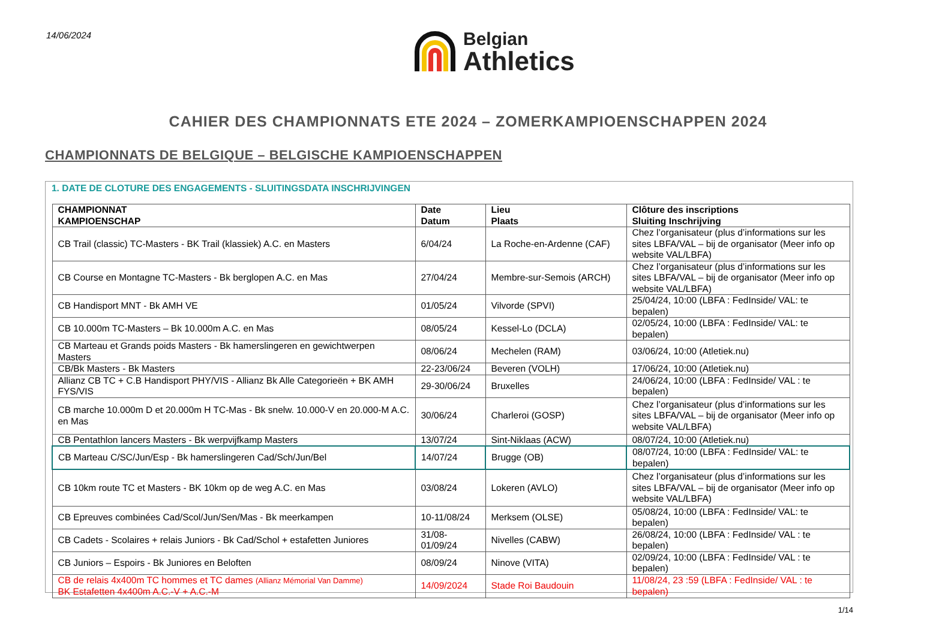14/06/2024
Belgian
Athletics
CAHIER DES CHAMPIONNATS ETE 2024 – ZOMERKAMPIOENSCHAPPEN 2024
CHAMPIONNATS DE BELGIQUE – BELGISCHE KAMPIOENSCHAPPEN
1. DATE DE CLOTURE DES ENGAGEMENTS - SLUITINGSDATA INSCHRIJVINGEN
| CHAMPIONNAT KAMPIOENSCHAP | Date Datum | Lieu Plaats | Clôture des inscriptions Sluiting Inschrijving |
| --- | --- | --- | --- |
| CB Trail (classic) TC-Masters - BK Trail (klassiek) A.C. en Masters | 6/04/24 | La Roche-en-Ardenne (CAF) | Chez l’organisateur (plus d’informations sur les sites LBFA/VAL – bij de organisator (Meer info op website VAL/LBFA) |
| CB Course en Montagne TC-Masters - Bk berglopen A.C. en Mas | 27/04/24 | Membre-sur-Semois (ARCH) | Chez l’organisateur (plus d’informations sur les sites LBFA/VAL – bij de organisator (Meer info op website VAL/LBFA) |
| CB Handisport MNT - Bk AMH VE | 01/05/24 | Vilvorde (SPVI) | 25/04/24, 10:00 (LBFA : FedInside/ VAL: te bepalen) |
| CB 10.000m TC-Masters – Bk 10.000m A.C. en Mas | 08/05/24 | Kessel-Lo (DCLA) | 02/05/24, 10:00 (LBFA : FedInside/ VAL: te bepalen) |
| CB Marteau et Grands poids Masters - Bk hamerslingeren en gewichtwerpen Masters | 08/06/24 | Mechelen (RAM) | 03/06/24, 10:00 (Atletiek.nu) |
| CB/Bk Masters - Bk Masters | 22-23/06/24 | Beveren (VOLH) | 17/06/24, 10:00 (Atletiek.nu) |
| Allianz CB TC + C.B Handisport PHY/VIS - Allianz Bk Alle Categorieën + BK AMH FYS/VIS | 29-30/06/24 | Bruxelles | 24/06/24, 10:00 (LBFA : FedInside/ VAL : te bepalen) |
| CB marche 10.000m D et 20.000m H TC-Mas - Bk snelw. 10.000-V en 20.000-M A.C. en Mas | 30/06/24 | Charleroi (GOSP) | Chez l’organisateur (plus d’informations sur les sites LBFA/VAL – bij de organisator (Meer info op website VAL/LBFA) |
| CB Pentathlon lancers Masters - Bk werpvijfkamp Masters | 13/07/24 | Sint-Niklaas (ACW) | 08/07/24, 10:00 (Atletiek.nu) |
| CB Marteau C/SC/Jun/Esp - Bk hamerslingeren Cad/Sch/Jun/Bel | 14/07/24 | Brugge (OB) | 08/07/24, 10:00 (LBFA : FedInside/ VAL: te bepalen) |
| CB 10km route TC et Masters - BK 10km op de weg A.C. en Mas | 03/08/24 | Lokeren (AVLO) | Chez l’organisateur (plus d’informations sur les sites LBFA/VAL – bij de organisator (Meer info op website VAL/LBFA) |
| CB Epreuves combinées Cad/Scol/Jun/Sen/Mas - Bk meerkampen | 10-11/08/24 | Merksem (OLSE) | 05/08/24, 10:00 (LBFA : FedInside/ VAL: te bepalen) |
| CB Cadets - Scolaires + relais Juniors - Bk Cad/Schol + estafetten Juniores | 31/08- 01/09/24 | Nivelles (CABW) | 26/08/24, 10:00 (LBFA : FedInside/ VAL : te bepalen) |
| CB Juniors – Espoirs - Bk Juniores en Beloften | 08/09/24 | Ninove (VITA) | 02/09/24, 10:00 (LBFA : FedInside/ VAL : te bepalen) |
| CB de relais 4x400m TC hommes et TC dames (Allianz Mémorial Van Damme) BK Estafetten 4x400m A.C.-V + A.C.-M | 14/09/2024 | Stade Roi Baudouin | 11/08/24, 23 :59 (LBFA : FedInside/ VAL : te bepalen) |
1/14